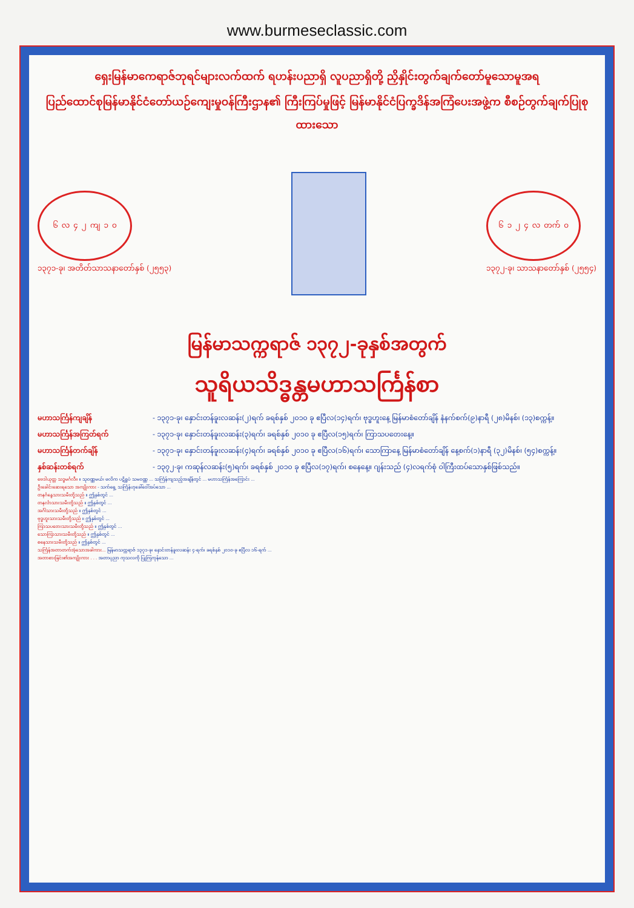www.burmeseclassic.com
ရှေးမြန်မာကေရာဇ်ဘုရင်များလက်ထက် ရဟန်းပညာရှိ လူပညာရှိတို့ ညှိနှိုင်းတွက်ချက်တော်မူသောမူအရ
ပြည်ထောင်စုမြန်မာနိုင်ငံတော်ယဉ်ကျေးမှုဝန်ကြီးဌာန၏ ကြီးကြပ်မှုဖြင့် မြန်မာနိုင်ငံပြက္ခဒိန်အကြံပေးအဖွဲ့က စီစဉ်တွက်ချက်ပြုစုထားသော
၆ လ ၄၂ ကျ ၁၀
၁၃၇၁-ခု၊ အတိတ်သာသနာတော်နှစ် (၂၅၅၃)
၆၁၂၄ လ တက် ၀
၁၃၇၂-ခု၊ သာသနာတော်နှစ် (၂၅၅၄)
မြန်မာသက္ကရာဇ် ၁၃၇၂-ခုနှစ်အတွက်
သူရိယသိဒ္ဓန္တမဟာသင်္ကြန်စာ
မဟာသင်္ကြန်ကျချိန် - ၁၃၇၁-ခု၊ နှောင်းတန်ခူးလဆန်း(၂)ရက် ခရစ်နှစ် ၂၀၁၀ ခု ဧပြီလ(၁၄)ရက်၊ ဗုဒ္ဓဟူးနေ့ မြန်မာစံတော်ချိန် နံနက်စက်(၉)နာရီ (၂၈)မိနစ်၊ (၁၃)စက္ကန့်။
မဟာသင်္ကြန်အကြတ်ရက် - ၁၃၇၁-ခု၊ နှောင်းတန်ခူးလဆန်း(၃)ရက်၊ ခရစ်နှစ် ၂၀၁၀ ခု ဧပြီလ(၁၅)ရက်၊ ကြာသပတေးနေ့။
မဟာသင်္ကြန်တက်ချိန် - ၁၃၇၁-ခု၊ နှောင်းတန်ခူးလဆန်း(၄)ရက်၊ ခရစ်နှစ် ၂၀၁၀ ခု ဧပြီလ(၁၆)ရက်၊ သောကြာနေ့ မြန်မာစံတော်ချိန် နေ့စက်(၁)နာရီ (၃၂)မိနစ်၊ (၅၄)စက္ကန့်။
နှစ်ဆန်းတစ်ရက် - ၁၃၇၂-ခု၊ ကဆုန်လဆန်း(၅)ရက်၊ ခရစ်နှစ် ၂၀၁၀ ခု ဧပြီလ(၁၇)ရက်၊ စနေနေ့။ ဂျန်းသည် (၄)လရက်စုံ ဝါကြီးထပ်သောနှစ်ဖြစ်သည်။
ဗေဒါယုတ္တ သဒ္ဓမင်္ဂလီ။ ။ သုဝဏ္ဏမယ်၊ ဖလိက ပဋိရူပံ သမဝဏ္ဏ ... သင်္ကြန်ကျသည့်အချိန်တွင် ... မဟာသင်္ကြန်အကြောင်း ...
ဦးခေါင်းဆေးရသော အကျိုးကား - သက်ရှေ့ သင်္ကြန်ဟုခေါ်ဝေါ်အပ်သော ...
တနင်္ဂနွေသားသမီးတို့သည် ။ ဤနှစ်တွင် ...
တနင်္လာသားသမီးတို့သည် ။ ဤနှစ်တွင် ...
အင်္ဂါသားသမီးတို့သည် ။ ဤနှစ်တွင် ...
ဗုဒ္ဓဟူးသားသမီးတို့သည် ။ ဤနှစ်တွင် ...
ကြာသပတေးသားသမီးတို့သည် ။ ဤနှစ်တွင် ...
သောကြာသားသမီးတို့သည် ။ ဤနှစ်တွင် ...
စနေသားသမီးတို့သည် ။ ဤနှစ်တွင် ...
သင်္ကြန်အတာတက်အံ့သောအခါကား... မြန်မာသက္ကရာဇ် ၁၃၇၁-ခု၊ နှောင်းတန်ခူးလဆန်း ၄-ရက်၊ ခရစ်နှစ် ၂၀၁၀-ခု ဧပြီလ ၁၆-ရက် ...
အတာစားခြင်း၏အကျိုးကား . . . အတာပုညာ ကုသလကို ပြုကြကုန်သော ...